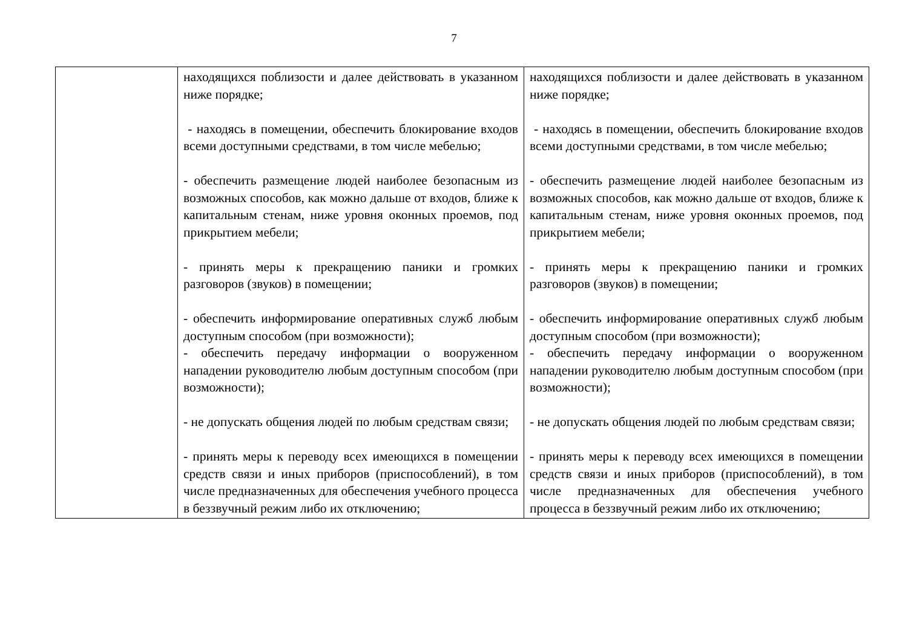7
| | находящихся поблизости и далее действовать в указанном ниже порядке; - находясь в помещении, обеспечить блокирование входов всеми доступными средствами, в том числе мебелью; - обеспечить размещение людей наиболее безопасным из возможных способов, как можно дальше от входов, ближе к капитальным стенам, ниже уровня оконных проемов, под прикрытием мебели; - принять меры к прекращению паники и громких разговоров (звуков) в помещении; - обеспечить информирование оперативных служб любым доступным способом (при возможности); - обеспечить передачу информации о вооруженном нападении руководителю любым доступным способом (при возможности); - не допускать общения людей по любым средствам связи; - принять меры к переводу всех имеющихся в помещении средств связи и иных приборов (приспособлений), в том числе предназначенных для обеспечения учебного процесса в беззвучный режим либо их отключению; | находящихся поблизости и далее действовать в указанном ниже порядке; - находясь в помещении, обеспечить блокирование входов всеми доступными средствами, в том числе мебелью; - обеспечить размещение людей наиболее безопасным из возможных способов, как можно дальше от входов, ближе к капитальным стенам, ниже уровня оконных проемов, под прикрытием мебели; - принять меры к прекращению паники и громких разговоров (звуков) в помещении; - обеспечить информирование оперативных служб любым доступным способом (при возможности); - обеспечить передачу информации о вооруженном нападении руководителю любым доступным способом (при возможности); - не допускать общения людей по любым средствам связи; - принять меры к переводу всех имеющихся в помещении средств связи и иных приборов (приспособлений), в том числе предназначенных для обеспечения учебного процесса в беззвучный режим либо их отключению; |